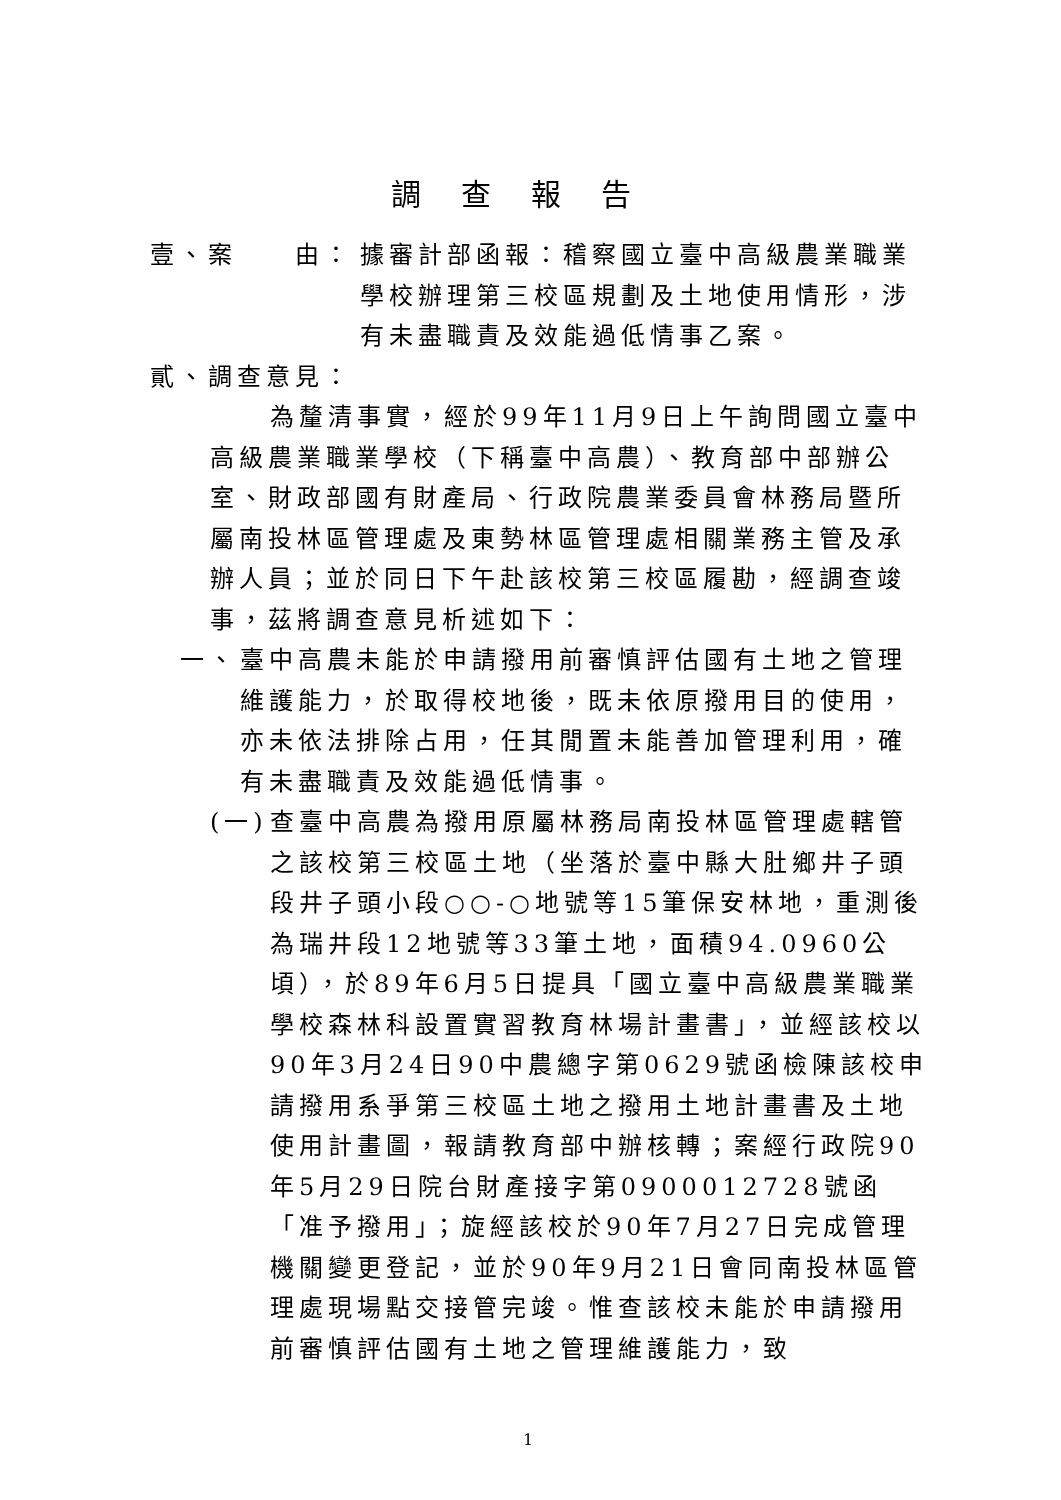調查報告
壹、案　　由： 據審計部函報：稽察國立臺中高級農業職業學校辦理第三校區規劃及土地使用情形，涉有未盡職責及效能過低情事乙案。
貳、調查意見：
為釐清事實，經於99年11月9日上午詢問國立臺中高級農業職業學校（下稱臺中高農）、教育部中部辦公室、財政部國有財產局、行政院農業委員會林務局暨所屬南投林區管理處及東勢林區管理處相關業務主管及承辦人員；並於同日下午赴該校第三校區履勘，經調查竣事，茲將調查意見析述如下：
一、 臺中高農未能於申請撥用前審慎評估國有土地之管理維護能力，於取得校地後，既未依原撥用目的使用，亦未依法排除占用，任其閒置未能善加管理利用，確有未盡職責及效能過低情事。
(一) 查臺中高農為撥用原屬林務局南投林區管理處轄管之該校第三校區土地（坐落於臺中縣大肚鄉井子頭段井子頭小段○○-○地號等15筆保安林地，重測後為瑞井段12地號等33筆土地，面積94.0960公頃），於89年6月5日提具「國立臺中高級農業職業學校森林科設置實習教育林場計畫書」，並經該校以90年3月24日90中農總字第0629號函檢陳該校申請撥用系爭第三校區土地之撥用土地計畫書及土地使用計畫圖，報請教育部中辦核轉；案經行政院90年5月29日院台財產接字第0900012728號函「准予撥用」；旋經該校於90年7月27日完成管理機關變更登記，並於90年9月21日會同南投林區管理處現場點交接管完竣。惟查該校未能於申請撥用前審慎評估國有土地之管理維護能力，致
1